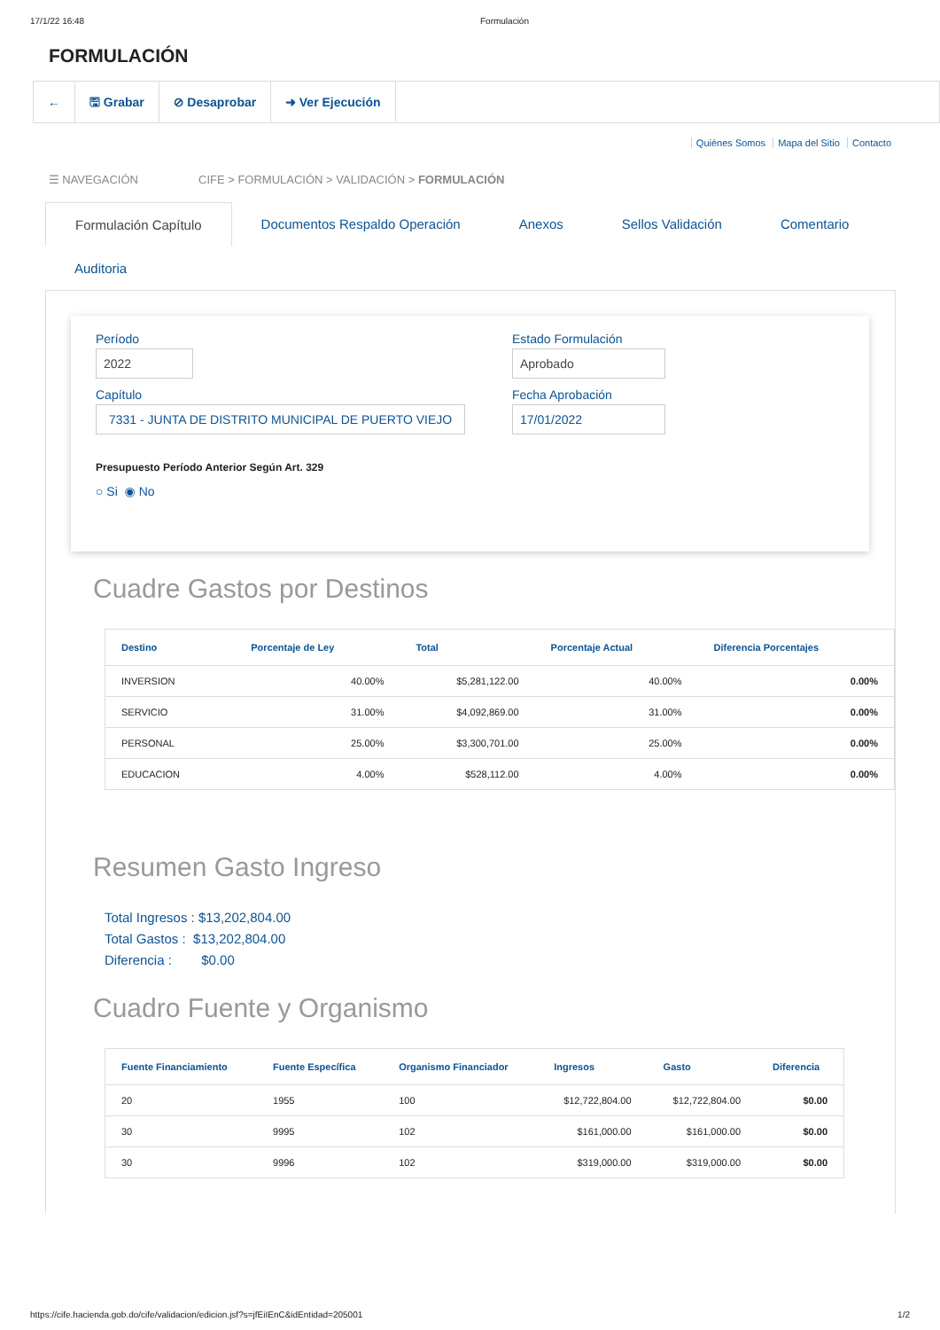17/1/22 16:48 Formulación
FORMULACIÓN
← 🖫 Grabar ⊘ Desaprobar ➜ Ver Ejecución
Quiénes Somos Mapa del Sitio Contacto
☰ NAVEGACIÓN CIFE > FORMULACIÓN > VALIDACIÓN > FORMULACIÓN
Formulación Capítulo
Documentos Respaldo Operación
Anexos
Sellos Validación
Comentario
Auditoria
Período
2022
Estado Formulación
Aprobado
Capítulo
7331 - JUNTA DE DISTRITO MUNICIPAL DE PUERTO VIEJO
Fecha Aprobación
17/01/2022
Presupuesto Período Anterior Según Art. 329
○ Si ◉ No
Cuadre Gastos por Destinos
| Destino | Porcentaje de Ley | Total | Porcentaje Actual | Diferencia Porcentajes |
| --- | --- | --- | --- | --- |
| INVERSION | 40.00% | $5,281,122.00 | 40.00% | 0.00% |
| SERVICIO | 31.00% | $4,092,869.00 | 31.00% | 0.00% |
| PERSONAL | 25.00% | $3,300,701.00 | 25.00% | 0.00% |
| EDUCACION | 4.00% | $528,112.00 | 4.00% | 0.00% |
Resumen Gasto Ingreso
Total Ingresos : $13,202,804.00
Total Gastos : $13,202,804.00
Diferencia : $0.00
Cuadro Fuente y Organismo
| Fuente Financiamiento | Fuente Específica | Organismo Financiador | Ingresos | Gasto | Diferencia |
| --- | --- | --- | --- | --- | --- |
| 20 | 1955 | 100 | $12,722,804.00 | $12,722,804.00 | $0.00 |
| 30 | 9995 | 102 | $161,000.00 | $161,000.00 | $0.00 |
| 30 | 9996 | 102 | $319,000.00 | $319,000.00 | $0.00 |
https://cife.hacienda.gob.do/cife/validacion/edicion.jsf?s=jfEiIEnC&idEntidad=205001 1/2